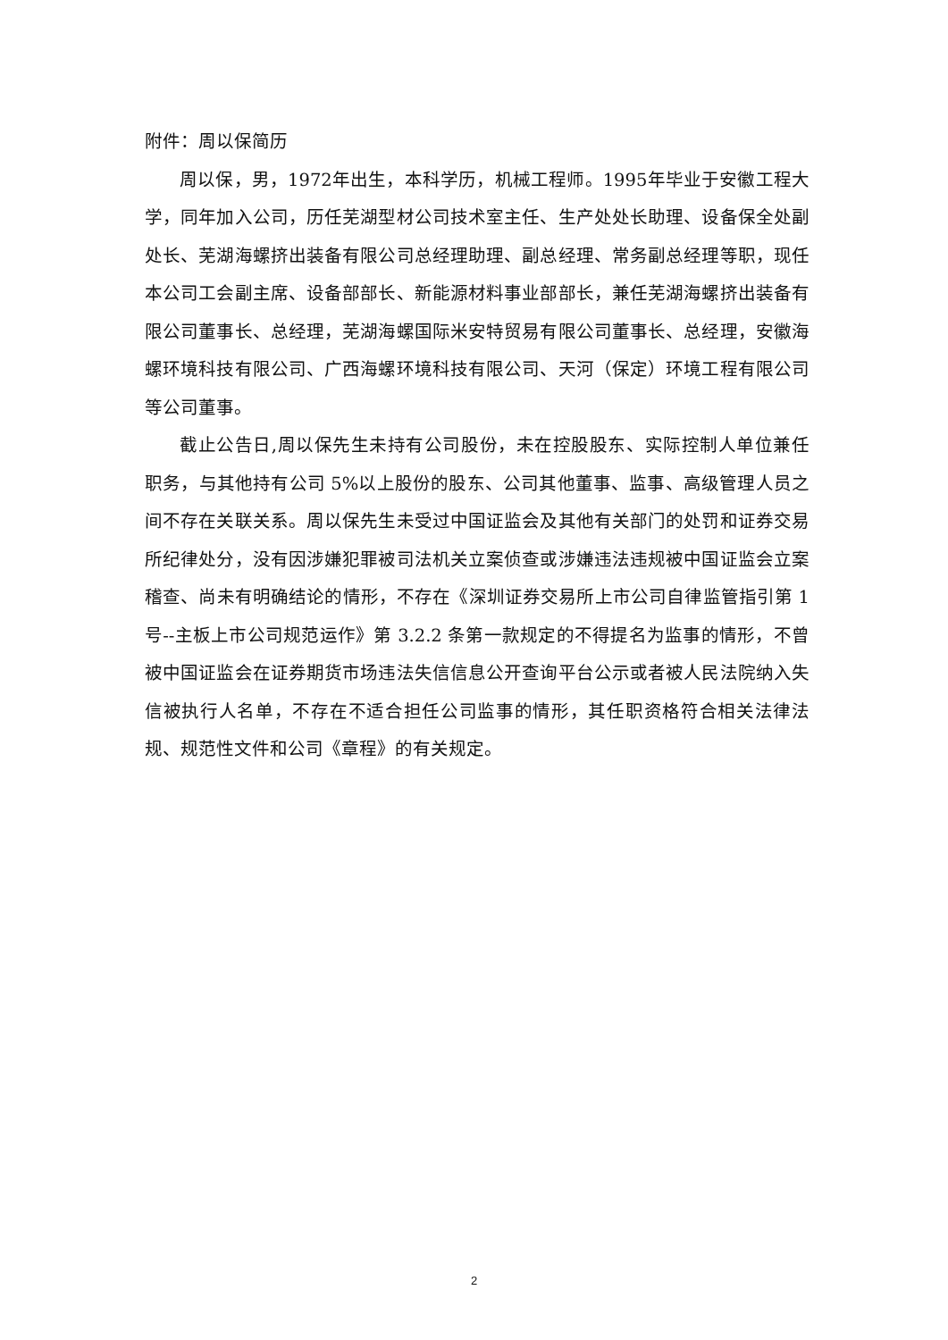附件：周以保简历
周以保，男，1972年出生，本科学历，机械工程师。1995年毕业于安徽工程大学，同年加入公司，历任芜湖型材公司技术室主任、生产处处长助理、设备保全处副处长、芜湖海螺挤出装备有限公司总经理助理、副总经理、常务副总经理等职，现任本公司工会副主席、设备部部长、新能源材料事业部部长，兼任芜湖海螺挤出装备有限公司董事长、总经理，芜湖海螺国际米安特贸易有限公司董事长、总经理，安徽海螺环境科技有限公司、广西海螺环境科技有限公司、天河（保定）环境工程有限公司等公司董事。
截止公告日,周以保先生未持有公司股份，未在控股股东、实际控制人单位兼任职务，与其他持有公司 5%以上股份的股东、公司其他董事、监事、高级管理人员之间不存在关联关系。周以保先生未受过中国证监会及其他有关部门的处罚和证券交易所纪律处分，没有因涉嫌犯罪被司法机关立案侦查或涉嫌违法违规被中国证监会立案稽查、尚未有明确结论的情形，不存在《深圳证券交易所上市公司自律监管指引第 1 号--主板上市公司规范运作》第 3.2.2 条第一款规定的不得提名为监事的情形，不曾被中国证监会在证券期货市场违法失信信息公开查询平台公示或者被人民法院纳入失信被执行人名单，不存在不适合担任公司监事的情形，其任职资格符合相关法律法规、规范性文件和公司《章程》的有关规定。
2